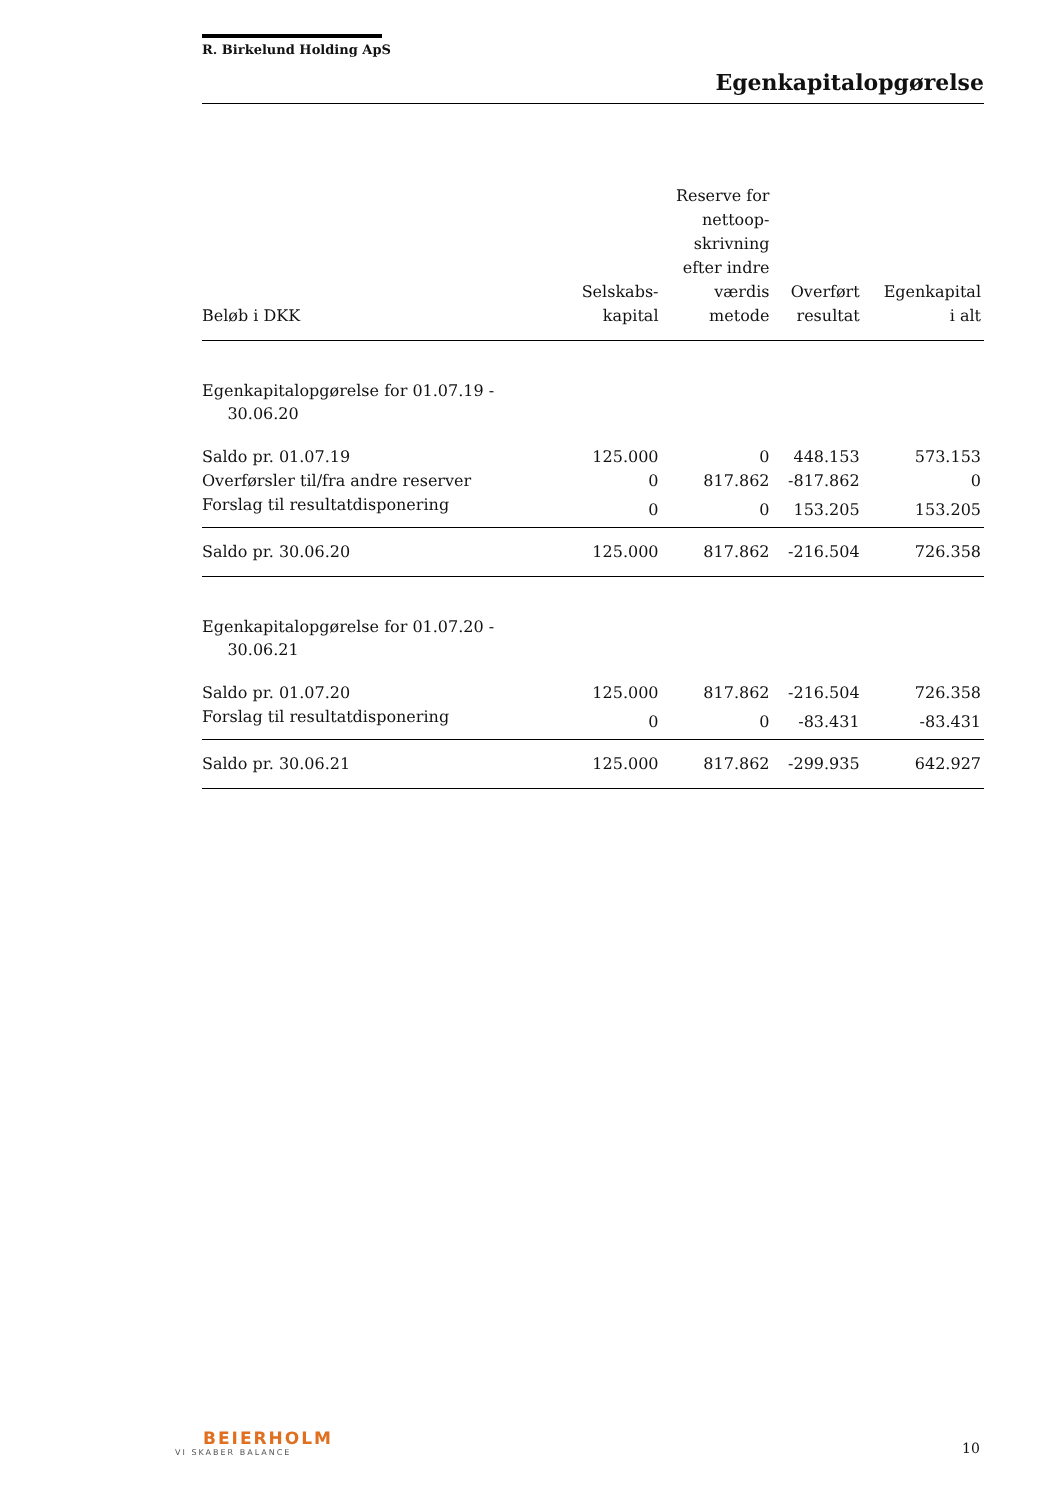R. Birkelund Holding ApS
Egenkapitalopgørelse
| Beløb i DKK | Selskabs- kapital | Reserve for nettoop- skrivning efter indre værdis metode | Overført resultat | Egenkapital i alt |
| --- | --- | --- | --- | --- |
| Egenkapitalopgørelse for 01.07.19 - 30.06.20 | | | | |
| Saldo pr. 01.07.19 | 125.000 | 0 | 448.153 | 573.153 |
| Overførsler til/fra andre reserver | 0 | 817.862 | -817.862 | 0 |
| Forslag til resultatdisponering | 0 | 0 | 153.205 | 153.205 |
| Saldo pr. 30.06.20 | 125.000 | 817.862 | -216.504 | 726.358 |
| Egenkapitalopgørelse for 01.07.20 - 30.06.21 | | | | |
| Saldo pr. 01.07.20 | 125.000 | 817.862 | -216.504 | 726.358 |
| Forslag til resultatdisponering | 0 | 0 | -83.431 | -83.431 |
| Saldo pr. 30.06.21 | 125.000 | 817.862 | -299.935 | 642.927 |
BEIERHOLM
VI SKABER BALANCE
10